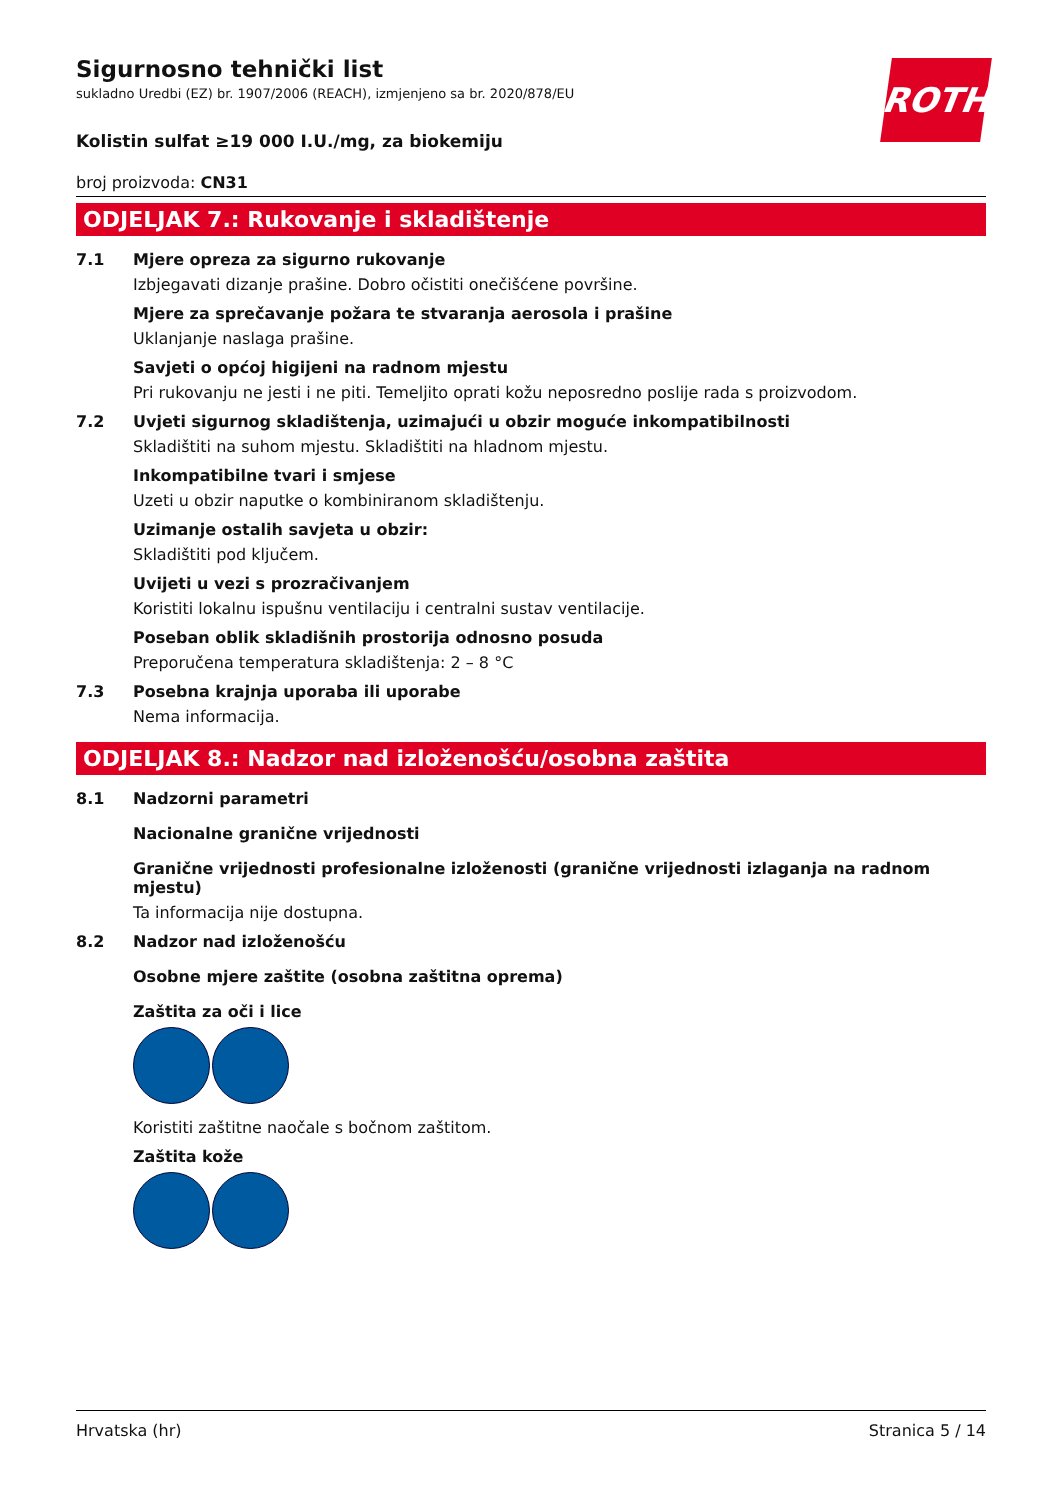ROTH
Sigurnosno tehnički list
sukladno Uredbi (EZ) br. 1907/2006 (REACH), izmjenjeno sa br. 2020/878/EU
Kolistin sulfat ≥19 000 I.U./mg, za biokemiju
broj proizvoda: CN31
ODJELJAK 7.: Rukovanje i skladištenje
7.1 Mjere opreza za sigurno rukovanje
Izbjegavati dizanje prašine. Dobro očistiti onečišćene površine.
Mjere za sprečavanje požara te stvaranja aerosola i prašine
Uklanjanje naslaga prašine.
Savjeti o općoj higijeni na radnom mjestu
Pri rukovanju ne jesti i ne piti. Temeljito oprati kožu neposredno poslije rada s proizvodom.
7.2 Uvjeti sigurnog skladištenja, uzimajući u obzir moguće inkompatibilnosti
Skladištiti na suhom mjestu. Skladištiti na hladnom mjestu.
Inkompatibilne tvari i smjese
Uzeti u obzir naputke o kombiniranom skladištenju.
Uzimanje ostalih savjeta u obzir:
Skladištiti pod ključem.
Uvijeti u vezi s prozračivanjem
Koristiti lokalnu ispušnu ventilaciju i centralni sustav ventilacije.
Poseban oblik skladišnih prostorija odnosno posuda
Preporučena temperatura skladištenja: 2 – 8 °C
7.3 Posebna krajnja uporaba ili uporabe
Nema informacija.
ODJELJAK 8.: Nadzor nad izloženošću/osobna zaštita
8.1 Nadzorni parametri
Nacionalne granične vrijednosti
Granične vrijednosti profesionalne izloženosti (granične vrijednosti izlaganja na radnom mjestu)
Ta informacija nije dostupna.
8.2 Nadzor nad izloženošću
Osobne mjere zaštite (osobna zaštitna oprema)
Zaštita za oči i lice
Koristiti zaštitne naočale s bočnom zaštitom.
Zaštita kože
Hrvatska (hr) Stranica 5 / 14